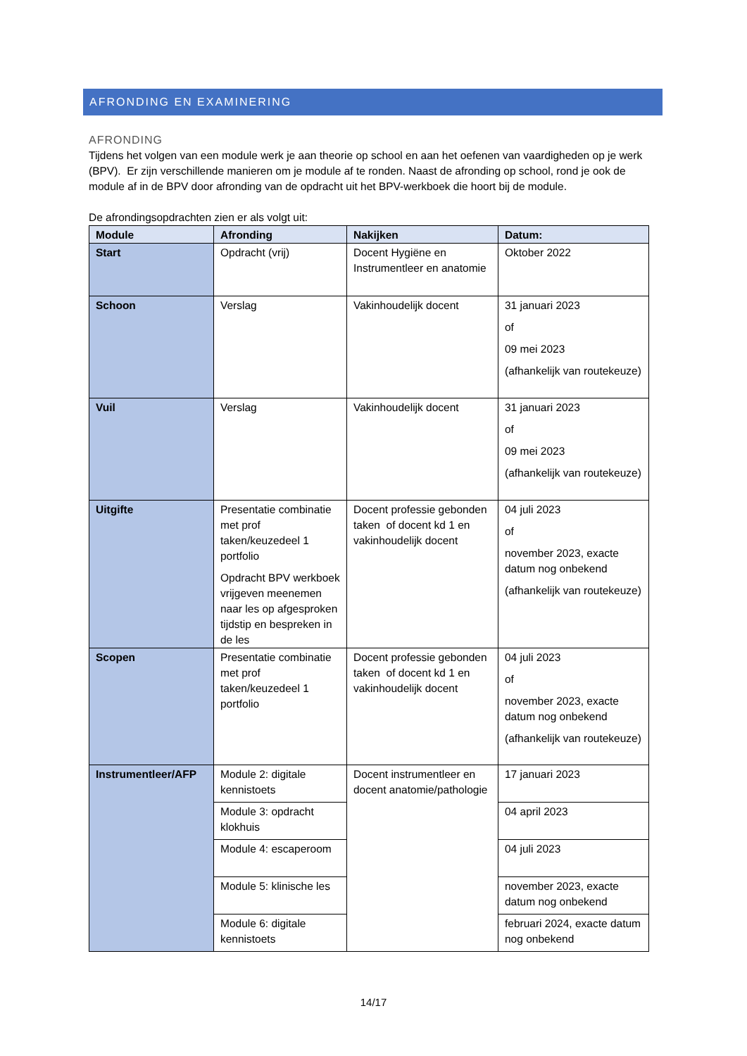AFRONDING EN EXAMINERING
AFRONDING
Tijdens het volgen van een module werk je aan theorie op school en aan het oefenen van vaardigheden op je werk (BPV). Er zijn verschillende manieren om je module af te ronden. Naast de afronding op school, rond je ook de module af in de BPV door afronding van de opdracht uit het BPV-werkboek die hoort bij de module.
De afrondingsopdrachten zien er als volgt uit:
| Module | Afronding | Nakijken | Datum: |
| --- | --- | --- | --- |
| Start | Opdracht (vrij) | Docent Hygiëne en Instrumentleer en anatomie | Oktober 2022 |
| Schoon | Verslag | Vakinhoudelijk docent | 31 januari 2023 of 09 mei 2023 (afhankelijk van routekeuze) |
| Vuil | Verslag | Vakinhoudelijk docent | 31 januari 2023 of 09 mei 2023 (afhankelijk van routekeuze) |
| Uitgifte | Presentatie combinatie met prof taken/keuzedeel 1 portfolio Opdracht BPV werkboek vrijgeven meenemen naar les op afgesproken tijdstip en bespreken in de les | Docent professie gebonden taken of docent kd 1 en vakinhoudelijk docent | 04 juli 2023 of november 2023, exacte datum nog onbekend (afhankelijk van routekeuze) |
| Scopen | Presentatie combinatie met prof taken/keuzedeel 1 portfolio | Docent professie gebonden taken of docent kd 1 en vakinhoudelijk docent | 04 juli 2023 of november 2023, exacte datum nog onbekend (afhankelijk van routekeuze) |
| Instrumentleer/AFP | Module 2: digitale kennistoets | Docent instrumentleer en docent anatomie/pathologie | 17 januari 2023 |
| | Module 3: opdracht klokhuis | | 04 april 2023 |
| | Module 4: escaperoom | | 04 juli 2023 |
| | Module 5: klinische les | | november 2023, exacte datum nog onbekend |
| | Module 6: digitale kennistoets | | februari 2024, exacte datum nog onbekend |
14/17